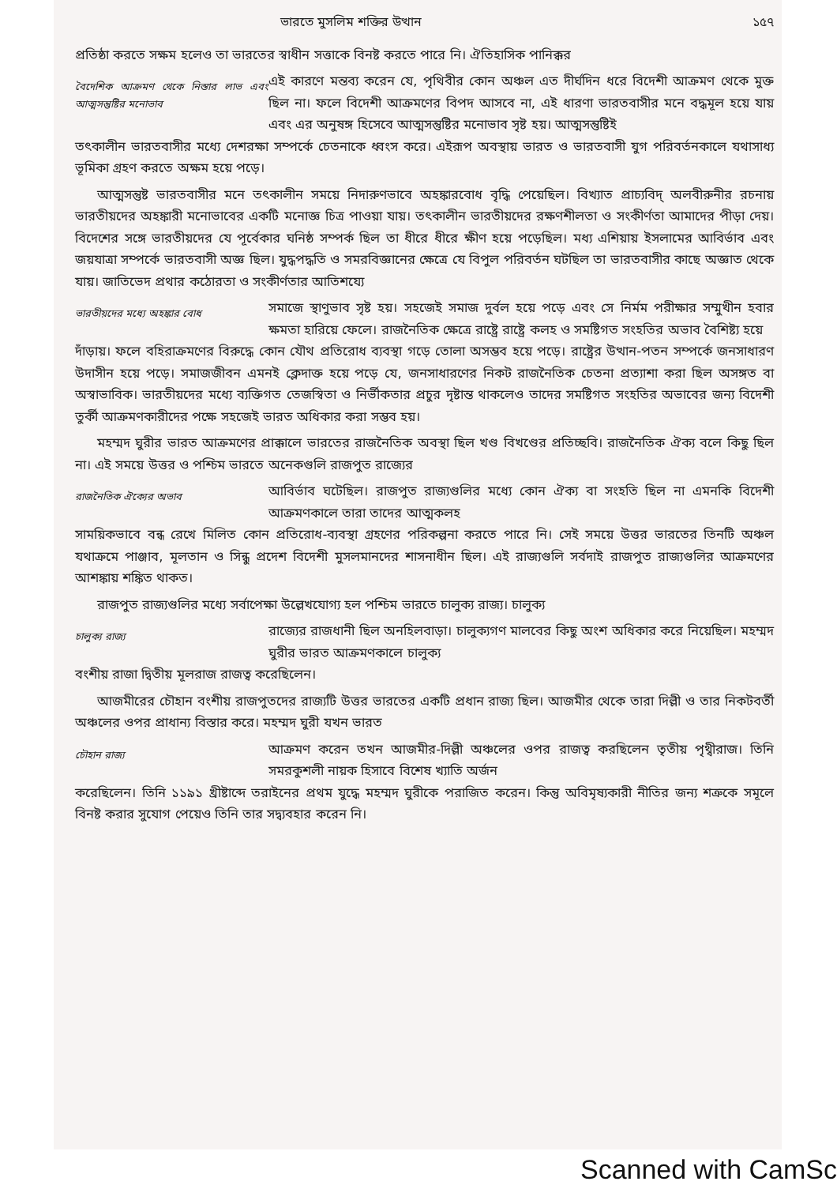ভারতে মুসলিম শক্তির উত্থান ১৫৭
প্রতিষ্ঠা করতে সক্ষম হলেও তা ভারতের স্বাধীন সত্তাকে বিনষ্ট করতে পারে নি। ঐতিহাসিক পানিক্কর
বৈদেশিক আক্রমণ থেকে নিস্তার লাভ এবং আত্মসন্তুষ্টির মনোভাব
এই কারণে মন্তব্য করেন যে, পৃথিবীর কোন অঞ্চল এত দীর্ঘদিন ধরে বিদেশী আক্রমণ থেকে মুক্ত ছিল না। ফলে বিদেশী আক্রমণের বিপদ আসবে না, এই ধারণা ভারতবাসীর মনে বদ্ধমূল হয়ে যায় এবং এর অনুষঙ্গ হিসেবে আত্মসন্তুষ্টির মনোভাব সৃষ্ট হয়। আত্মসন্তুষ্টিই
তৎকালীন ভারতবাসীর মধ্যে দেশরক্ষা সম্পর্কে চেতনাকে ধ্বংস করে। এইরূপ অবস্থায় ভারত ও ভারতবাসী যুগ পরিবর্তনকালে যথাসাধ্য ভূমিকা গ্রহণ করতে অক্ষম হয়ে পড়ে।
আত্মসন্তুষ্ট ভারতবাসীর মনে তৎকালীন সময়ে নিদারুণভাবে অহঙ্কারবোধ বৃদ্ধি পেয়েছিল। বিখ্যাত প্রাচ্যবিদ্ অলবীরুনীর রচনায় ভারতীয়দের অহঙ্কারী মনোভাবের একটি মনোজ্ঞ চিত্র পাওয়া যায়। তৎকালীন ভারতীয়দের রক্ষণশীলতা ও সংকীর্ণতা আমাদের পীড়া দেয়। বিদেশের সঙ্গে ভারতীয়দের যে পূর্বেকার ঘনিষ্ঠ সম্পর্ক ছিল তা ধীরে ধীরে ক্ষীণ হয়ে পড়েছিল। মধ্য এশিয়ায় ইসলামের আবির্ভাব এবং জয়যাত্রা সম্পর্কে ভারতবাসী অজ্ঞ ছিল। যুদ্ধপদ্ধতি ও সমরবিজ্ঞানের ক্ষেত্রে যে বিপুল পরিবর্তন ঘটছিল তা ভারতবাসীর কাছে অজ্ঞাত থেকে যায়। জাতিভেদ প্রথার কঠোরতা ও সংকীর্ণতার আতিশয্যে
ভারতীয়দের মধ্যে অহঙ্কার বোধ
সমাজে স্থাণুভাব সৃষ্ট হয়। সহজেই সমাজ দুর্বল হয়ে পড়ে এবং সে নির্মম পরীক্ষার সম্মুখীন হবার ক্ষমতা হারিয়ে ফেলে। রাজনৈতিক ক্ষেত্রে রাষ্ট্রে রাষ্ট্রে কলহ ও সমষ্টিগত সংহতির অভাব বৈশিষ্ট্য হয়ে
দাঁড়ায়। ফলে বহিরাক্রমণের বিরুদ্ধে কোন যৌথ প্রতিরোধ ব্যবস্থা গড়ে তোলা অসম্ভব হয়ে পড়ে। রাষ্ট্রের উত্থান-পতন সম্পর্কে জনসাধারণ উদাসীন হয়ে পড়ে। সমাজজীবন এমনই ক্লেদাক্ত হয়ে পড়ে যে, জনসাধারণের নিকট রাজনৈতিক চেতনা প্রত্যাশা করা ছিল অসঙ্গত বা অস্বাভাবিক। ভারতীয়দের মধ্যে ব্যক্তিগত তেজস্বিতা ও নির্ভীকতার প্রচুর দৃষ্টান্ত থাকলেও তাদের সমষ্টিগত সংহতির অভাবের জন্য বিদেশী তুর্কী আক্রমণকারীদের পক্ষে সহজেই ভারত অধিকার করা সম্ভব হয়।
মহম্মদ ঘুরীর ভারত আক্রমণের প্রাক্কালে ভারতের রাজনৈতিক অবস্থা ছিল খণ্ড বিখণ্ডের প্রতিচ্ছবি। রাজনৈতিক ঐক্য বলে কিছু ছিল না। এই সময়ে উত্তর ও পশ্চিম ভারতে অনেকগুলি রাজপুত রাজ্যের
রাজনৈতিক ঐক্যের অভাব
আবির্ভাব ঘটেছিল। রাজপুত রাজ্যগুলির মধ্যে কোন ঐক্য বা সংহতি ছিল না এমনকি বিদেশী আক্রমণকালে তারা তাদের আত্মকলহ
সাময়িকভাবে বন্ধ রেখে মিলিত কোন প্রতিরোধ-ব্যবস্থা গ্রহণের পরিকল্পনা করতে পারে নি। সেই সময়ে উত্তর ভারতের তিনটি অঞ্চল যথাক্রমে পাঞ্জাব, মূলতান ও সিন্ধু প্রদেশ বিদেশী মুসলমানদের শাসনাধীন ছিল। এই রাজ্যগুলি সর্বদাই রাজপুত রাজ্যগুলির আক্রমণের আশঙ্কায় শঙ্কিত থাকত।
রাজপুত রাজ্যগুলির মধ্যে সর্বাপেক্ষা উল্লেখযোগ্য হল পশ্চিম ভারতে চালুক্য রাজ্য। চালুক্য
চালুক্য রাজ্য
রাজ্যের রাজধানী ছিল অনহিলবাড়া। চালুক্যগণ মালবের কিছু অংশ অধিকার করে নিয়েছিল। মহম্মদ ঘুরীর ভারত আক্রমণকালে চালুক্য
বংশীয় রাজা দ্বিতীয় মূলরাজ রাজত্ব করেছিলেন।
আজমীরের চৌহান বংশীয় রাজপুতদের রাজ্যটি উত্তর ভারতের একটি প্রধান রাজ্য ছিল। আজমীর থেকে তারা দিল্লী ও তার নিকটবর্তী অঞ্চলের ওপর প্রাধান্য বিস্তার করে। মহম্মদ ঘুরী যখন ভারত
চৌহান রাজ্য
আক্রমণ করেন তখন আজমীর-দিল্লী অঞ্চলের ওপর রাজত্ব করছিলেন তৃতীয় পৃথ্বীরাজ। তিনি সমরকুশলী নায়ক হিসাবে বিশেষ খ্যাতি অর্জন
করেছিলেন। তিনি ১১৯১ খ্রীষ্টাব্দে তরাইনের প্রথম যুদ্ধে মহম্মদ ঘুরীকে পরাজিত করেন। কিন্তু অবিমৃষ্যকারী নীতির জন্য শত্রুকে সমূলে বিনষ্ট করার সুযোগ পেয়েও তিনি তার সদ্ব্যবহার করেন নি।
Scanned with CamSc